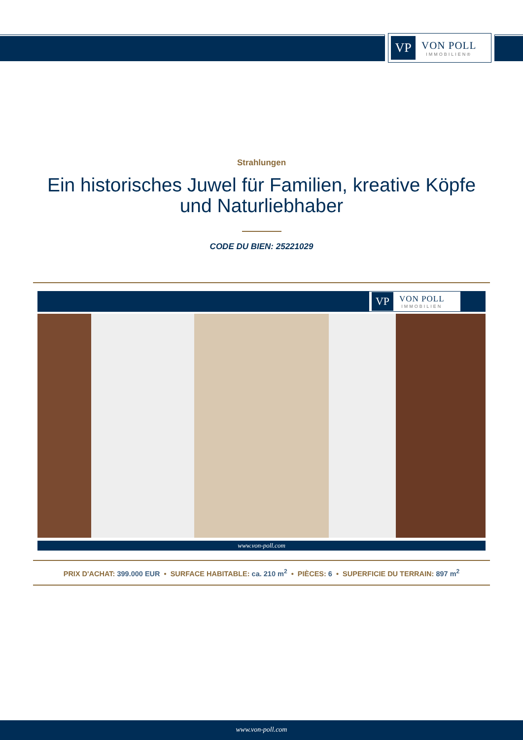VP
VON POLL
IMMOBILIEN®
Strahlungen
Ein historisches Juwel für Familien, kreative Köpfe und Naturliebhaber
CODE DU BIEN: 25221029
VP
VON POLL
IMMOBILIEN
www.von-poll.com
PRIX D'ACHAT: 399.000 EUR • SURFACE HABITABLE: ca. 210 m<sup>2</sup> • PIÈCES: 6 • SUPERFICIE DU TERRAIN: 897 m<sup>2</sup>
www.von-poll.com